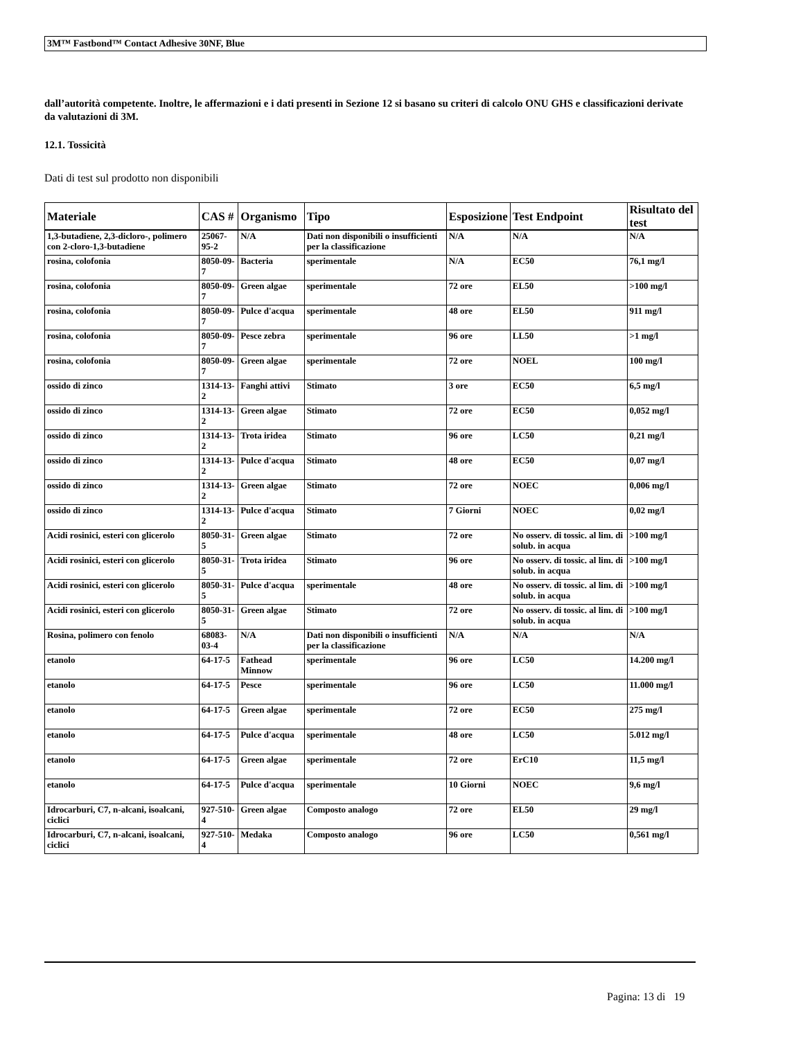3M™ Fastbond™ Contact Adhesive 30NF, Blue
dall’autorità competente. Inoltre, le affermazioni e i dati presenti in Sezione 12 si basano su criteri di calcolo ONU GHS e classificazioni derivate da valutazioni di 3M.
12.1. Tossicità
Dati di test sul prodotto non disponibili
| Materiale | CAS # | Organismo | Tipo | Esposizione | Test Endpoint | Risultato del test |
| --- | --- | --- | --- | --- | --- | --- |
| 1,3-butadiene, 2,3-dicloro-, polimero con 2-cloro-1,3-butadiene | 25067-95-2 | N/A | Dati non disponibili o insufficienti per la classificazione | N/A | N/A | N/A |
| rosina, colofonia | 8050-09-7 | Bacteria | sperimentale | N/A | EC50 | 76,1 mg/l |
| rosina, colofonia | 8050-09-7 | Green algae | sperimentale | 72 ore | EL50 | >100 mg/l |
| rosina, colofonia | 8050-09-7 | Pulce d'acqua | sperimentale | 48 ore | EL50 | 911 mg/l |
| rosina, colofonia | 8050-09-7 | Pesce zebra | sperimentale | 96 ore | LL50 | >1 mg/l |
| rosina, colofonia | 8050-09-7 | Green algae | sperimentale | 72 ore | NOEL | 100 mg/l |
| ossido di zinco | 1314-13-2 | Fanghi attivi | Stimato | 3 ore | EC50 | 6,5 mg/l |
| ossido di zinco | 1314-13-2 | Green algae | Stimato | 72 ore | EC50 | 0,052 mg/l |
| ossido di zinco | 1314-13-2 | Trota iridea | Stimato | 96 ore | LC50 | 0,21 mg/l |
| ossido di zinco | 1314-13-2 | Pulce d'acqua | Stimato | 48 ore | EC50 | 0,07 mg/l |
| ossido di zinco | 1314-13-2 | Green algae | Stimato | 72 ore | NOEC | 0,006 mg/l |
| ossido di zinco | 1314-13-2 | Pulce d'acqua | Stimato | 7 Giorni | NOEC | 0,02 mg/l |
| Acidi rosinici, esteri con glicerolo | 8050-31-5 | Green algae | Stimato | 72 ore | No osserv. di tossic. al lim. di solub. in acqua | >100 mg/l |
| Acidi rosinici, esteri con glicerolo | 8050-31-5 | Trota iridea | Stimato | 96 ore | No osserv. di tossic. al lim. di solub. in acqua | >100 mg/l |
| Acidi rosinici, esteri con glicerolo | 8050-31-5 | Pulce d'acqua | sperimentale | 48 ore | No osserv. di tossic. al lim. di solub. in acqua | >100 mg/l |
| Acidi rosinici, esteri con glicerolo | 8050-31-5 | Green algae | Stimato | 72 ore | No osserv. di tossic. al lim. di solub. in acqua | >100 mg/l |
| Rosina, polimero con fenolo | 68083-03-4 | N/A | Dati non disponibili o insufficienti per la classificazione | N/A | N/A | N/A |
| etanolo | 64-17-5 | Fathead Minnow | sperimentale | 96 ore | LC50 | 14.200 mg/l |
| etanolo | 64-17-5 | Pesce | sperimentale | 96 ore | LC50 | 11.000 mg/l |
| etanolo | 64-17-5 | Green algae | sperimentale | 72 ore | EC50 | 275 mg/l |
| etanolo | 64-17-5 | Pulce d'acqua | sperimentale | 48 ore | LC50 | 5.012 mg/l |
| etanolo | 64-17-5 | Green algae | sperimentale | 72 ore | ErC10 | 11,5 mg/l |
| etanolo | 64-17-5 | Pulce d'acqua | sperimentale | 10 Giorni | NOEC | 9,6 mg/l |
| Idrocarburi, C7, n-alcani, isoalcani, ciclici | 927-510-4 | Green algae | Composto analogo | 72 ore | EL50 | 29 mg/l |
| Idrocarburi, C7, n-alcani, isoalcani, ciclici | 927-510-4 | Medaka | Composto analogo | 96 ore | LC50 | 0,561 mg/l |
Pagina: 13 di 19